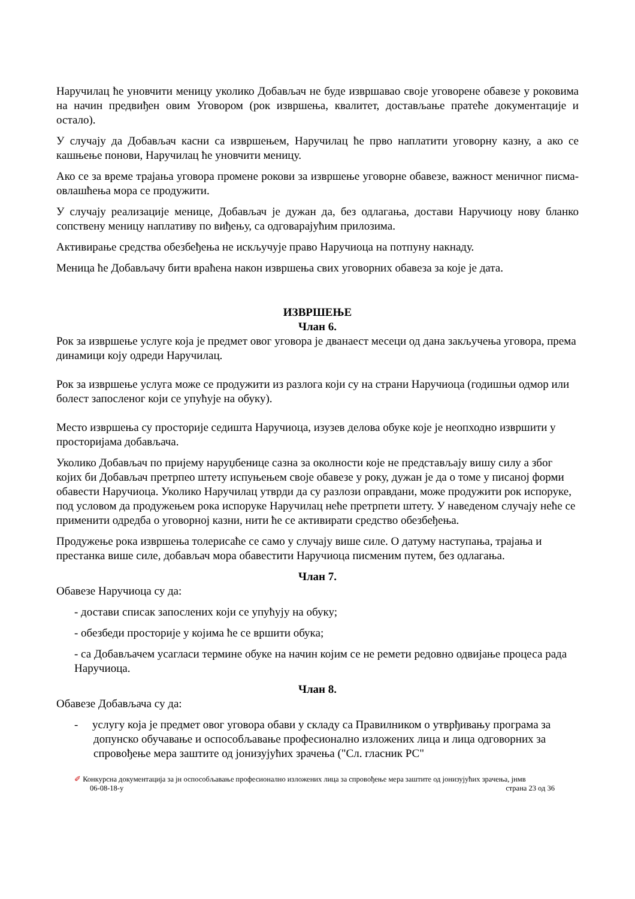Наручилац ће уновчити меницу уколико Добављач не буде извршавао своје уговорене обавезе у роковима на начин предвиђен овим Уговором (рок извршења, квалитет, достављање пратеће документације и остало).
У случају да Добављач касни са извршењем, Наручилац ће прво наплатити уговорну казну, а ако се кашњење понови, Наручилац ће уновчити меницу.
Ако се за време трајања уговора промене рокови за извршење уговорне обавезе, важност меничног писма-овлашћења мора се продужити.
У случају реализације менице, Добављач је дужан да, без одлагања, достави Наручиоцу нову бланко сопствену меницу наплативу по виђењу, са одговарајућим прилозима.
Активирање средства обезбеђења не искључује право Наручиоца на потпуну накнаду.
Меница ће Добављачу бити враћена након извршења свих уговорних обавеза за које је дата.
ИЗВРШЕЊЕ
Члан 6.
Рок за извршење услуге која је предмет овог уговора је дванаест месеци од дана закључења уговора, према динамици коју одреди Наручилац.
Рок за извршење услуга може се продужити из разлога који су на страни Наручиоца (годишњи одмор или болест запосленог који се упућује на обуку).
Место извршења су просторије седишта Наручиоца, изузев делова обуке које је неопходно извршити у просторијама добављача.
Уколико Добављач по пријему наруџбенице сазна за околности које не представљају вишу силу а због којих би Добављач претрпео штету испуњењем своје обавезе у року, дужан је да о томе у писаној форми обавести Наручиоца. Уколико Наручилац утврди да су разлози оправдани, може продужити рок испоруке, под условом да продужењем рока испоруке Наручилац неће претрпети штету. У наведеном случају неће се применити одредба о уговорној казни, нити ће се активирати средство обезбеђења.
Продужење рока извршења толерисаће се само у случају више силе. О датуму наступања, трајања и престанка више силе, добављач мора обавестити Наручиоца писменим путем, без одлагања.
Члан 7.
Обавезе Наручиоца су да:
- достави списак запослених који се упућују на обуку;
- обезбеди просторије у којима ће се вршити обука;
- са Добављачем усагласи термине обуке на начин којим се не ремети редовно одвијање процеса рада Наручиоца.
Члан 8.
Обавезе Добављача су да:
- услугу која је предмет овог уговора обави у складу са Правилником о утврђивању програма за допунско обучавање и оспособљавање професионално изложених лица и лица одговорних за спровођење мера заштите од јонизујућих зрачења ("Сл. гласник РС"
✐ Конкурсна документација за јн оспособљавање професионално изложених лица за спровођење мера заштите од јонизујућих зрачења, јнмв
06-08-18-у страна 23 од 36